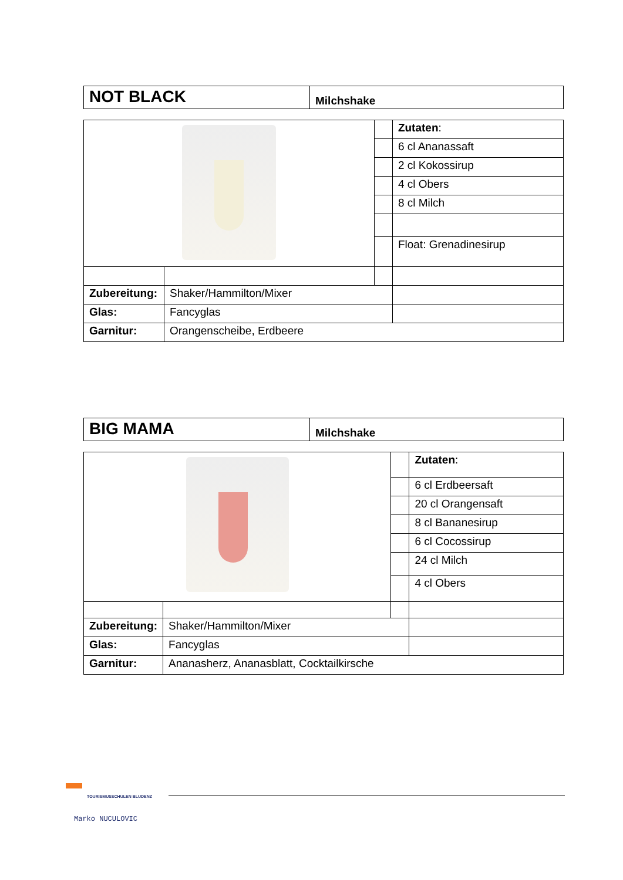| NOT BLACK | Milchshake |
| | | | Zutaten : |
| | | | 6 cl Ananassaft |
| | | | 2 cl Kokossirup |
| | | | 4 cl Obers |
| | | | 8 cl Milch |
| | | | Float: Grenadinesirup |
| Zubereitung: | Shaker/Hammilton/Mixer | | |
| Glas: | Fancyglas | | |
| Garnitur: | Orangenscheibe, Erdbeere | | |
| BIG MAMA | Milchshake |
| | | | Zutaten : |
| | | | 6 cl Erdbeersaft |
| | | | 20 cl Orangensaft |
| | | | 8 cl Bananesirup |
| | | | 6 cl Cocossirup |
| | | | 24 cl Milch |
| | | | 4 cl Obers |
| Zubereitung: | Shaker/Hammilton/Mixer | | |
| Glas: | Fancyglas | | |
| Garnitur: | Ananasherz, Ananasblatt, Cocktailkirsche | | |
TOURISMUSSCHULEN BLUDENZ
Marko NUCULOVIC